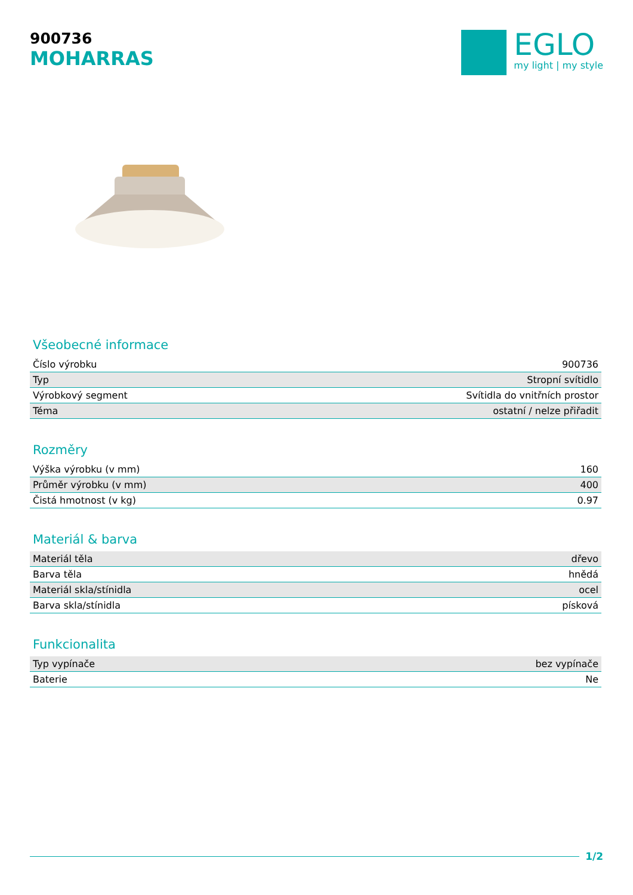900736
MOHARRAS
EGLO
my light | my style
Všeobecné informace
| Číslo výrobku | 900736 |
| Typ | Stropní svítidlo |
| Výrobkový segment | Svítidla do vnitřních prostor |
| Téma | ostatní / nelze přiřadit |
Rozměry
| Výška výrobku (v mm) | 160 |
| Průměr výrobku (v mm) | 400 |
| Čistá hmotnost (v kg) | 0.97 |
Materiál & barva
| Materiál těla | dřevo |
| Barva těla | hnědá |
| Materiál skla/stínidla | ocel |
| Barva skla/stínidla | písková |
Funkcionalita
| Typ vypínače | bez vypínače |
| Baterie | Ne |
1/2